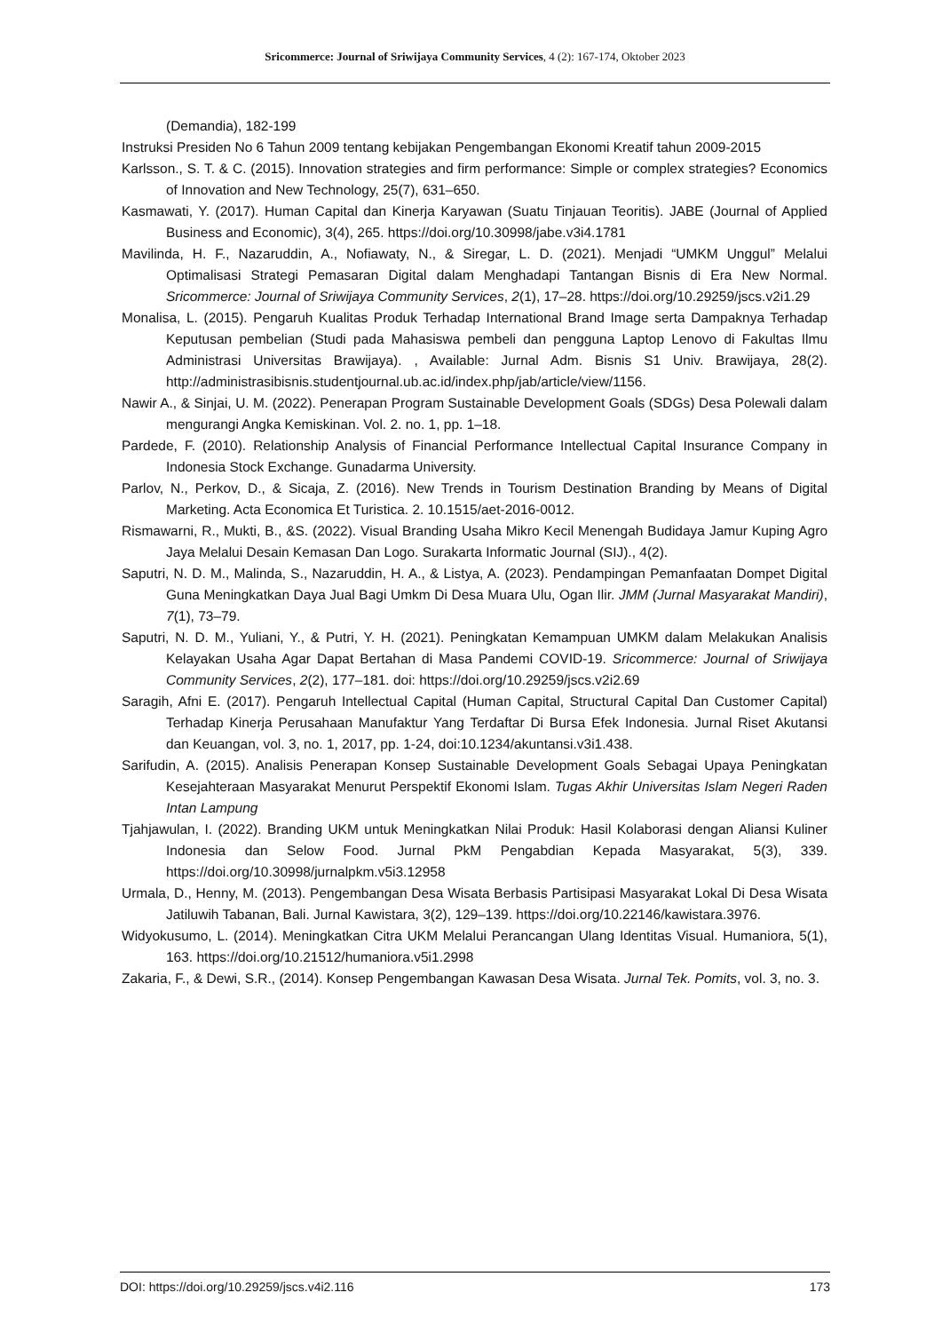Sricommerce: Journal of Sriwijaya Community Services, 4 (2): 167-174, Oktober 2023
(Demandia), 182-199
Instruksi Presiden No 6 Tahun 2009 tentang kebijakan Pengembangan Ekonomi Kreatif tahun 2009-2015
Karlsson., S. T. & C. (2015). Innovation strategies and firm performance: Simple or complex strategies? Economics of Innovation and New Technology, 25(7), 631–650.
Kasmawati, Y. (2017). Human Capital dan Kinerja Karyawan (Suatu Tinjauan Teoritis). JABE (Journal of Applied Business and Economic), 3(4), 265. https://doi.org/10.30998/jabe.v3i4.1781
Mavilinda, H. F., Nazaruddin, A., Nofiawaty, N., & Siregar, L. D. (2021). Menjadi “UMKM Unggul” Melalui Optimalisasi Strategi Pemasaran Digital dalam Menghadapi Tantangan Bisnis di Era New Normal. Sricommerce: Journal of Sriwijaya Community Services, 2(1), 17–28. https://doi.org/10.29259/jscs.v2i1.29
Monalisa, L. (2015). Pengaruh Kualitas Produk Terhadap International Brand Image serta Dampaknya Terhadap Keputusan pembelian (Studi pada Mahasiswa pembeli dan pengguna Laptop Lenovo di Fakultas Ilmu Administrasi Universitas Brawijaya). , Available: Jurnal Adm. Bisnis S1 Univ. Brawijaya, 28(2). http://administrasibisnis.studentjournal.ub.ac.id/index.php/jab/article/view/1156.
Nawir A., & Sinjai, U. M. (2022). Penerapan Program Sustainable Development Goals (SDGs) Desa Polewali dalam mengurangi Angka Kemiskinan. Vol. 2. no. 1, pp. 1–18.
Pardede, F. (2010). Relationship Analysis of Financial Performance Intellectual Capital Insurance Company in Indonesia Stock Exchange. Gunadarma University.
Parlov, N., Perkov, D., & Sicaja, Z. (2016). New Trends in Tourism Destination Branding by Means of Digital Marketing. Acta Economica Et Turistica. 2. 10.1515/aet-2016-0012.
Rismawarni, R., Mukti, B., &S. (2022). Visual Branding Usaha Mikro Kecil Menengah Budidaya Jamur Kuping Agro Jaya Melalui Desain Kemasan Dan Logo. Surakarta Informatic Journal (SIJ)., 4(2).
Saputri, N. D. M., Malinda, S., Nazaruddin, H. A., & Listya, A. (2023). Pendampingan Pemanfaatan Dompet Digital Guna Meningkatkan Daya Jual Bagi Umkm Di Desa Muara Ulu, Ogan Ilir. JMM (Jurnal Masyarakat Mandiri), 7(1), 73–79.
Saputri, N. D. M., Yuliani, Y., & Putri, Y. H. (2021). Peningkatan Kemampuan UMKM dalam Melakukan Analisis Kelayakan Usaha Agar Dapat Bertahan di Masa Pandemi COVID-19. Sricommerce: Journal of Sriwijaya Community Services, 2(2), 177–181. doi: https://doi.org/10.29259/jscs.v2i2.69
Saragih, Afni E. (2017). Pengaruh Intellectual Capital (Human Capital, Structural Capital Dan Customer Capital) Terhadap Kinerja Perusahaan Manufaktur Yang Terdaftar Di Bursa Efek Indonesia. Jurnal Riset Akutansi dan Keuangan, vol. 3, no. 1, 2017, pp. 1-24, doi:10.1234/akuntansi.v3i1.438.
Sarifudin, A. (2015). Analisis Penerapan Konsep Sustainable Development Goals Sebagai Upaya Peningkatan Kesejahteraan Masyarakat Menurut Perspektif Ekonomi Islam. Tugas Akhir Universitas Islam Negeri Raden Intan Lampung
Tjahjawulan, I. (2022). Branding UKM untuk Meningkatkan Nilai Produk: Hasil Kolaborasi dengan Aliansi Kuliner Indonesia dan Selow Food. Jurnal PkM Pengabdian Kepada Masyarakat, 5(3), 339. https://doi.org/10.30998/jurnalpkm.v5i3.12958
Urmala, D., Henny, M. (2013). Pengembangan Desa Wisata Berbasis Partisipasi Masyarakat Lokal Di Desa Wisata Jatiluwih Tabanan, Bali. Jurnal Kawistara, 3(2), 129–139. https://doi.org/10.22146/kawistara.3976.
Widyokusumo, L. (2014). Meningkatkan Citra UKM Melalui Perancangan Ulang Identitas Visual. Humaniora, 5(1), 163. https://doi.org/10.21512/humaniora.v5i1.2998
Zakaria, F., & Dewi, S.R., (2014). Konsep Pengembangan Kawasan Desa Wisata. Jurnal Tek. Pomits, vol. 3, no. 3.
DOI: https://doi.org/10.29259/jscs.v4i2.116 173